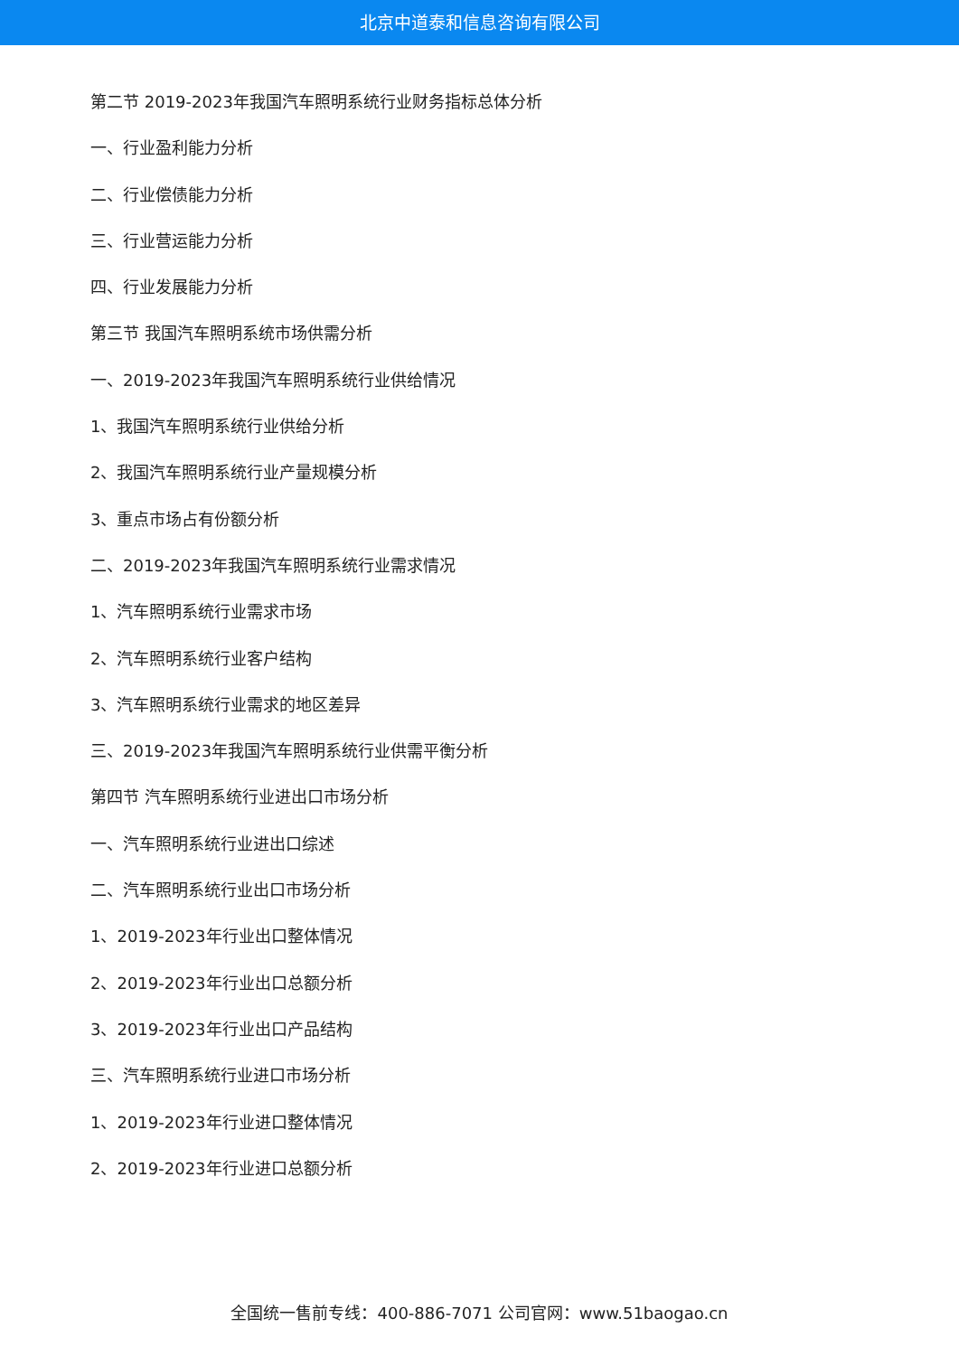北京中道泰和信息咨询有限公司
第二节 2019-2023年我国汽车照明系统行业财务指标总体分析
一、行业盈利能力分析
二、行业偿债能力分析
三、行业营运能力分析
四、行业发展能力分析
第三节 我国汽车照明系统市场供需分析
一、2019-2023年我国汽车照明系统行业供给情况
1、我国汽车照明系统行业供给分析
2、我国汽车照明系统行业产量规模分析
3、重点市场占有份额分析
二、2019-2023年我国汽车照明系统行业需求情况
1、汽车照明系统行业需求市场
2、汽车照明系统行业客户结构
3、汽车照明系统行业需求的地区差异
三、2019-2023年我国汽车照明系统行业供需平衡分析
第四节 汽车照明系统行业进出口市场分析
一、汽车照明系统行业进出口综述
二、汽车照明系统行业出口市场分析
1、2019-2023年行业出口整体情况
2、2019-2023年行业出口总额分析
3、2019-2023年行业出口产品结构
三、汽车照明系统行业进口市场分析
1、2019-2023年行业进口整体情况
2、2019-2023年行业进口总额分析
全国统一售前专线：400-886-7071 公司官网：www.51baogao.cn